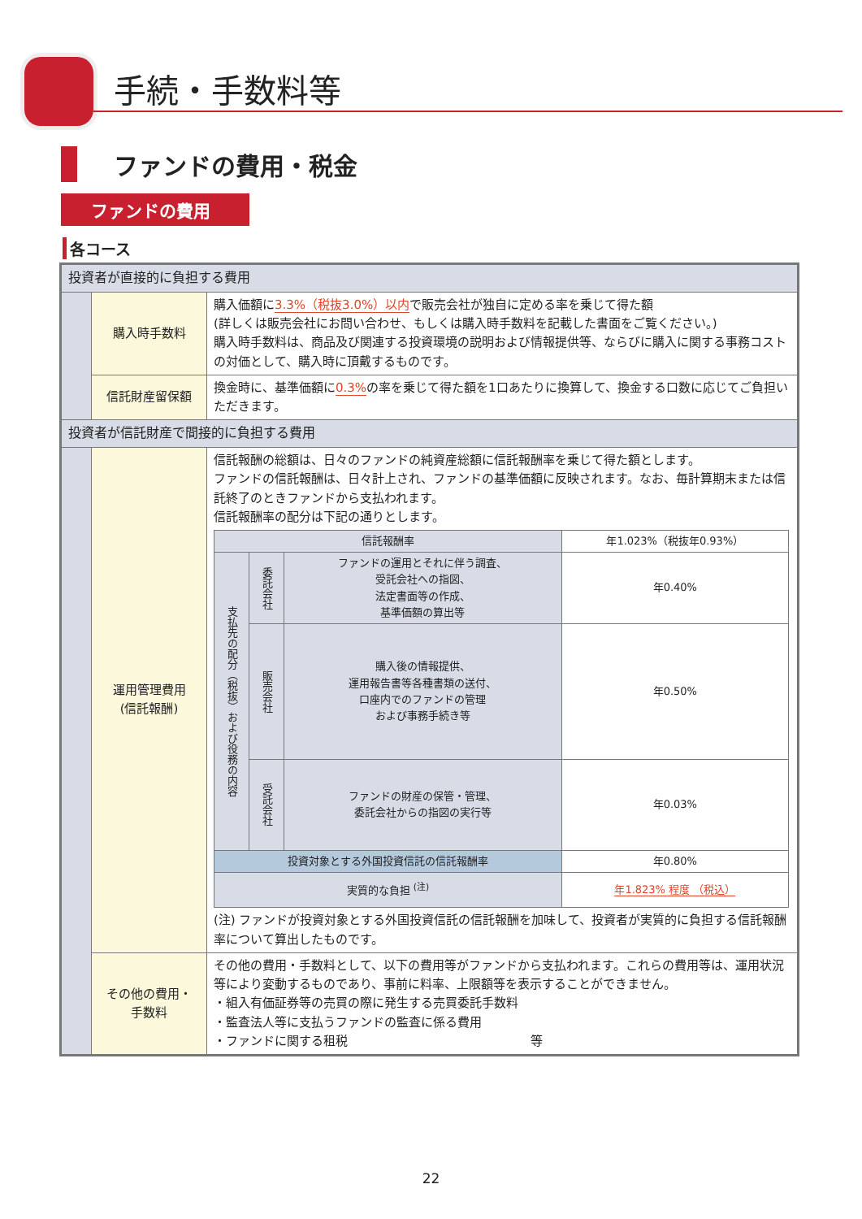手続・手数料等
ファンドの費用・税金
ファンドの費用
各コース
| 投資者が直接的に負担する費用 | | |
| | 購入時手数料 | 購入価額に 3.3%（税抜3.0%）以内 で販売会社が独自に定める率を乗じて得た額 (詳しくは販売会社にお問い合わせ、もしくは購入時手数料を記載した書面をご覧ください。) 購入時手数料は、商品及び関連する投資環境の説明および情報提供等、ならびに購入に関する事務コストの対価として、購入時に頂戴するものです。 |
| | 信託財産留保額 | 換金時に、基準価額に 0.3% の率を乗じて得た額を1口あたりに換算して、換金する口数に応じてご負担いただきます。 |
| 投資者が信託財産で間接的に負担する費用 | | |
| | 運用管理費用 (信託報酬) | 信託報酬の総額は、日々のファンドの純資産総額に信託報酬率を乗じて得た額とします。 ファンドの信託報酬は、日々計上され、ファンドの基準価額に反映されます。なお、毎計算期末または信託終了のときファンドから支払われます。 信託報酬率の配分は下記の通りとします。 / 信託報酬率 / / / 年1.023%（税抜年0.93%） / / 支払先の配分（税抜）および役務の内容 / 委託会社 / ファンドの運用とそれに伴う調査、 受託会社への指図、 法定書面等の作成、 基準価額の算出等 / 年0.40% / / / 販売会社 / 購入後の情報提供、 運用報告書等各種書類の送付、 口座内でのファンドの管理 および事務手続き等 / 年0.50% / / / 受託会社 / ファンドの財産の保管・管理、 委託会社からの指図の実行等 / 年0.03% / / 投資対象とする外国投資信託の信託報酬率 / / / 年0.80% / / 実質的な負担 <sup>(注)</sup> / / / 年1.823% 程度 （税込） / (注) ファンドが投資対象とする外国投資信託の信託報酬を加味して、投資者が実質的に負担する信託報酬率について算出したものです。 |
| | その他の費用・ 手数料 | その他の費用・手数料として、以下の費用等がファンドから支払われます。これらの費用等は、運用状況等により変動するものであり、事前に料率、上限額等を表示することができません。 ・組入有価証券等の売買の際に発生する売買委託手数料 ・監査法人等に支払うファンドの監査に係る費用 ・ファンドに関する租税 等 |
22